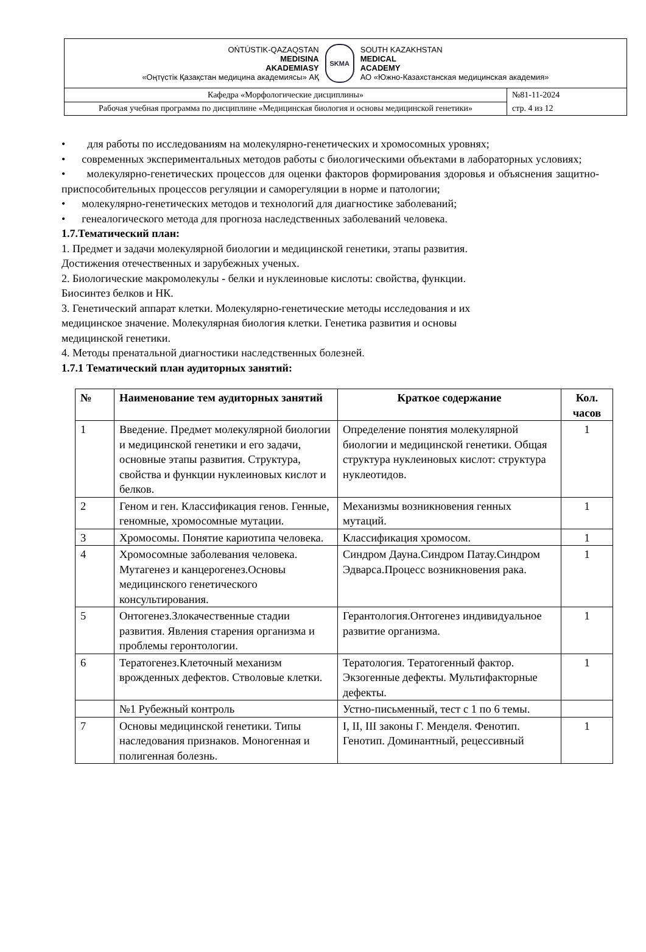| OŃTÚSTIK-QAZAQSTAN MEDISINA AKADEMIASY «Оңтүстік Қазақстан медицина академиясы» АҚ SKMA SOUTH KAZAKHSTAN MEDICAL ACADEMY АО «Южно-Казахстанская медицинская академия» | |
| Кафедра «Морфологические дисциплины» | №81-11-2024 стр. 4 из 12 |
| Рабочая учебная программа по дисциплине «Медицинская биология и основы медицинской генетики» | |
• для работы по исследованиям на молекулярно-генетических и хромосомных уровнях;
• современных экспериментальных методов работы с биологическими объектами в лабораторных условиях;
• молекулярно-генетических процессов для оценки факторов формирования здоровья и объяснения защитно-приспособительных процессов регуляции и саморегуляции в норме и патологии;
• молекулярно-генетических методов и технологий для диагностике заболеваний;
• генеалогического метода для прогноза наследственных заболеваний человека.
1.7.Тематический план:
1. Предмет и задачи молекулярной биологии и медицинской генетики, этапы развития.
Достижения отечественных и зарубежных ученых.
2. Биологические макромолекулы - белки и нуклеиновые кислоты: свойства, функции.
Биосинтез белков и НК.
3. Генетический аппарат клетки. Молекулярно-генетические методы исследования и их
медицинское значение. Молекулярная биология клетки. Генетика развития и основы
медицинской генетики.
4. Методы пренатальной диагностики наследственных болезней.
1.7.1 Тематический план аудиторных занятий:
| № | Наименование тем аудиторных занятий | Краткое содержание | Кол. часов |
| --- | --- | --- | --- |
| 1 | Введение. Предмет молекулярной биологии и медицинской генетики и его задачи, основные этапы развития. Структура, свойства и функции нуклеиновых кислот и белков. | Определение понятия молекулярной биологии и медицинской генетики. Общая структура нуклеиновых кислот: структура нуклеотидов. | 1 |
| 2 | Геном и ген. Классификация генов. Генные, геномные, хромосомные мутации. | Механизмы возникновения генных мутаций. | 1 |
| 3 | Хромосомы. Понятие кариотипа человека. | Классификация хромосом. | 1 |
| 4 | Хромосомные заболевания человека. Мутагенез и канцерогенез.Основы медицинского генетического консультирования. | Синдром Дауна.Синдром Патау.Синдром Эдварса.Процесс возникновения рака. | 1 |
| 5 | Онтогенез.Злокачественные стадии развития. Явления старения организма и проблемы геронтологии. | Герантология.Онтогенез индивидуальное развитие организма. | 1 |
| 6 | Тератогенез.Клеточный механизм врожденных дефектов. Стволовые клетки. | Тератология. Тератогенный фактор. Экзогенные дефекты. Мультифакторные дефекты. | 1 |
| | №1 Рубежный контроль | Устно-письменный, тест с 1 по 6 темы. | |
| 7 | Основы медицинской генетики. Типы наследования признаков. Моногенная и полигенная болезнь. | I, II, III законы Г. Менделя. Фенотип. Генотип. Доминантный, рецессивный | 1 |